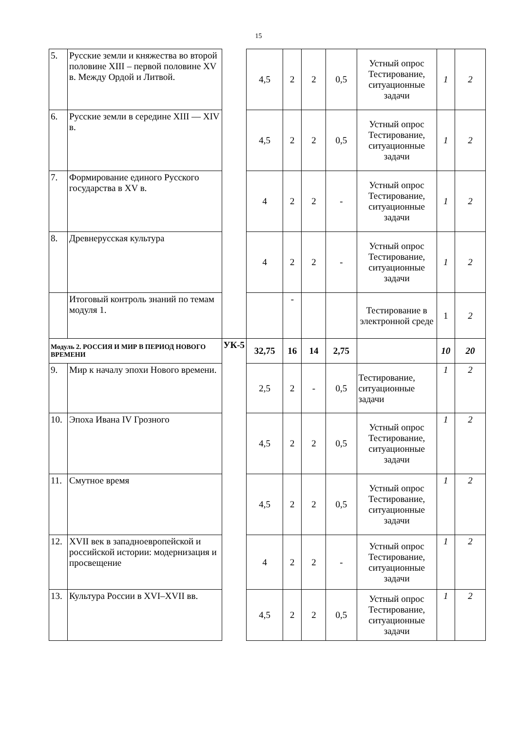15
| 5. | Русские земли и княжества во второй половине XIII – первой половине XV в. Между Ордой и Литвой. | | 4,5 | 2 | 2 | 0,5 | Устный опрос Тестирование, ситуационные задачи | 1 | 2 |
| 6. | Русские земли в середине XIII — XIV в. | | 4,5 | 2 | 2 | 0,5 | Устный опрос Тестирование, ситуационные задачи | 1 | 2 |
| 7. | Формирование единого Русского государства в XV в. | | 4 | 2 | 2 | - | Устный опрос Тестирование, ситуационные задачи | 1 | 2 |
| 8. | Древнерусская культура | | 4 | 2 | 2 | - | Устный опрос Тестирование, ситуационные задачи | 1 | 2 |
| | Итоговый контроль знаний по темам модуля 1. | | | - | | | Тестирование в электронной среде | 1 | 2 |
| Модуль 2. РОССИЯ И МИР В ПЕРИОД НОВОГО ВРЕМЕНИ | | УК-5 | 32,75 | 16 | 14 | 2,75 | | 10 | 20 |
| 9. | Мир к началу эпохи Нового времени. | | 2,5 | 2 | - | 0,5 | Тестирование, ситуационные задачи | 1 | 2 |
| 10. | Эпоха Ивана IV Грозного | | 4,5 | 2 | 2 | 0,5 | Устный опрос Тестирование, ситуационные задачи | 1 | 2 |
| 11. | Смутное время | | 4,5 | 2 | 2 | 0,5 | Устный опрос Тестирование, ситуационные задачи | 1 | 2 |
| 12. | XVII век в западноевропейской и российской истории: модернизация и просвещение | | 4 | 2 | 2 | - | Устный опрос Тестирование, ситуационные задачи | 1 | 2 |
| 13. | Культура России в XVI–XVII вв. | | 4,5 | 2 | 2 | 0,5 | Устный опрос Тестирование, ситуационные задачи | 1 | 2 |